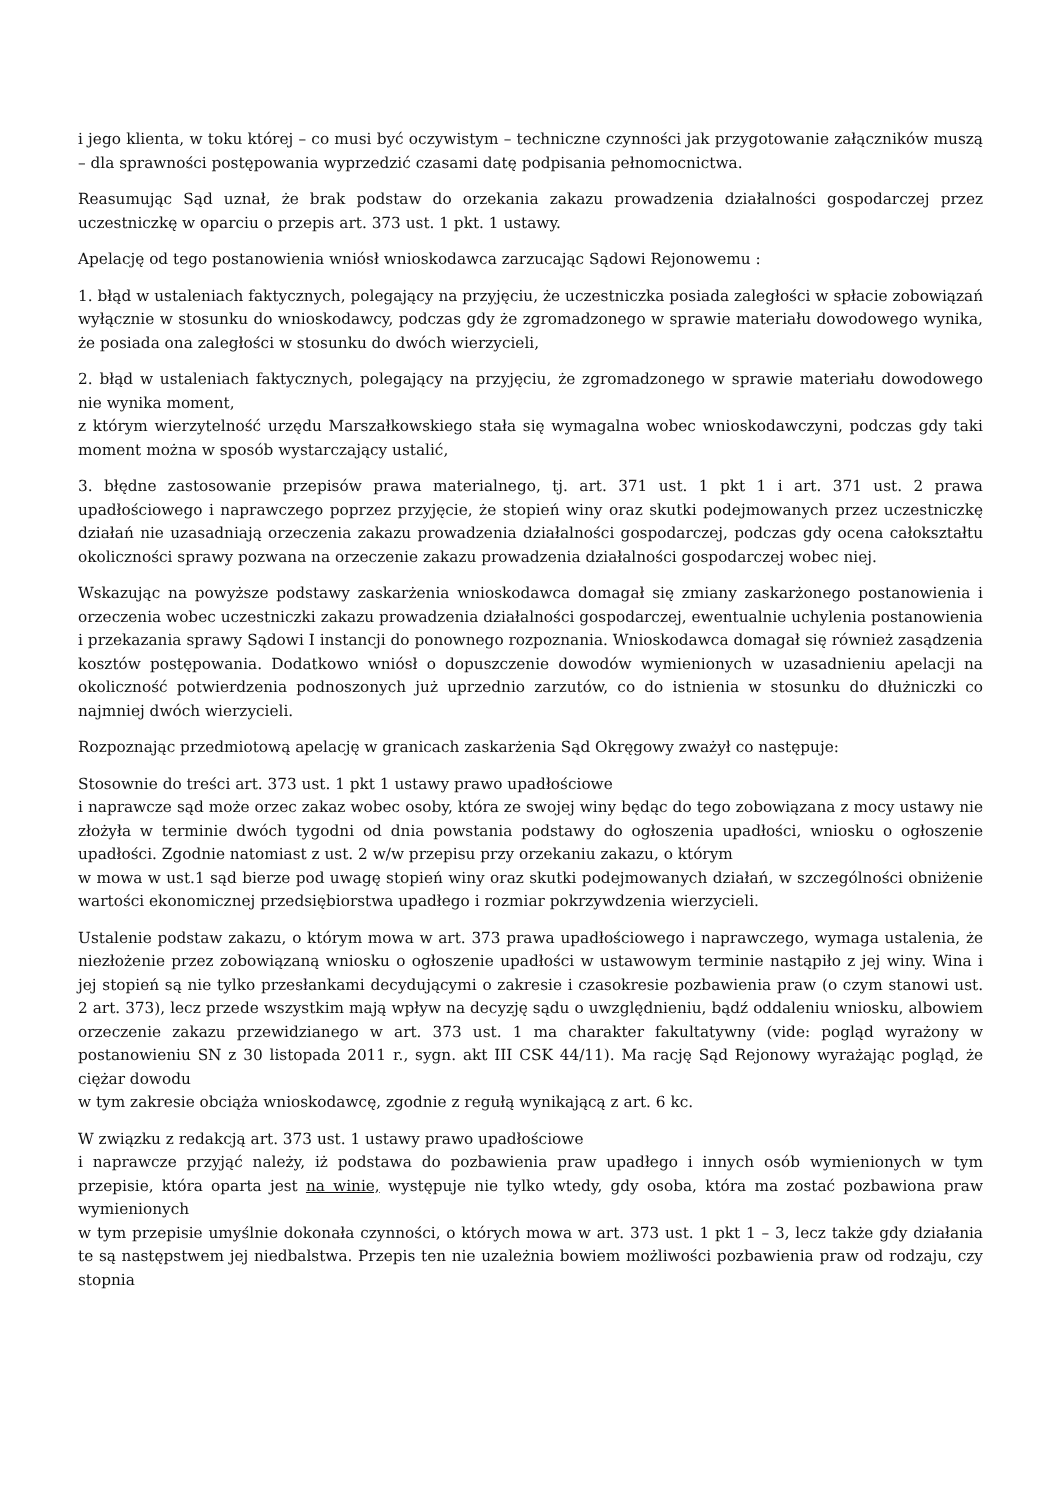i jego klienta, w toku której – co musi być oczywistym – techniczne czynności jak przygotowanie załączników muszą – dla sprawności postępowania wyprzedzić czasami datę podpisania pełnomocnictwa.
Reasumując Sąd uznał, że brak podstaw do orzekania zakazu prowadzenia działalności gospodarczej przez uczestniczkę w oparciu o przepis art. 373 ust. 1 pkt. 1 ustawy.
Apelację od tego postanowienia wniósł wnioskodawca zarzucając Sądowi Rejonowemu :
1. błąd w ustaleniach faktycznych, polegający na przyjęciu, że uczestniczka posiada zaległości w spłacie zobowiązań wyłącznie w stosunku do wnioskodawcy, podczas gdy że zgromadzonego w sprawie materiału dowodowego wynika, że posiada ona zaległości w stosunku do dwóch wierzycieli,
2. błąd w ustaleniach faktycznych, polegający na przyjęciu, że zgromadzonego w sprawie materiału dowodowego nie wynika moment,
z którym wierzytelność urzędu Marszałkowskiego stała się wymagalna wobec wnioskodawczyni, podczas gdy taki moment można w sposób wystarczający ustalić,
3. błędne zastosowanie przepisów prawa materialnego, tj. art. 371 ust. 1 pkt 1 i art. 371 ust. 2 prawa upadłościowego i naprawczego poprzez przyjęcie, że stopień winy oraz skutki podejmowanych przez uczestniczkę działań nie uzasadniają orzeczenia zakazu prowadzenia działalności gospodarczej, podczas gdy ocena całokształtu okoliczności sprawy pozwana na orzeczenie zakazu prowadzenia działalności gospodarczej wobec niej.
Wskazując na powyższe podstawy zaskarżenia wnioskodawca domagał się zmiany zaskarżonego postanowienia i orzeczenia wobec uczestniczki zakazu prowadzenia działalności gospodarczej, ewentualnie uchylenia postanowienia i przekazania sprawy Sądowi I instancji do ponownego rozpoznania. Wnioskodawca domagał się również zasądzenia kosztów postępowania. Dodatkowo wniósł o dopuszczenie dowodów wymienionych w uzasadnieniu apelacji na okoliczność potwierdzenia podnoszonych już uprzednio zarzutów, co do istnienia w stosunku do dłużniczki co najmniej dwóch wierzycieli.
Rozpoznając przedmiotową apelację w granicach zaskarżenia Sąd Okręgowy zważył co następuje:
Stosownie do treści art. 373 ust. 1 pkt 1 ustawy prawo upadłościowe
i naprawcze sąd może orzec zakaz wobec osoby, która ze swojej winy będąc do tego zobowiązana z mocy ustawy nie złożyła w terminie dwóch tygodni od dnia powstania podstawy do ogłoszenia upadłości, wniosku o ogłoszenie upadłości. Zgodnie natomiast z ust. 2 w/w przepisu przy orzekaniu zakazu, o którym
w mowa w ust.1 sąd bierze pod uwagę stopień winy oraz skutki podejmowanych działań, w szczególności obniżenie wartości ekonomicznej przedsiębiorstwa upadłego i rozmiar pokrzywdzenia wierzycieli.
Ustalenie podstaw zakazu, o którym mowa w art. 373 prawa upadłościowego i naprawczego, wymaga ustalenia, że niezłożenie przez zobowiązaną wniosku o ogłoszenie upadłości w ustawowym terminie nastąpiło z jej winy. Wina i jej stopień są nie tylko przesłankami decydującymi o zakresie i czasokresie pozbawienia praw (o czym stanowi ust. 2 art. 373), lecz przede wszystkim mają wpływ na decyzję sądu o uwzględnieniu, bądź oddaleniu wniosku, albowiem orzeczenie zakazu przewidzianego w art. 373 ust. 1 ma charakter fakultatywny (vide: pogląd wyrażony w postanowieniu SN z 30 listopada 2011 r., sygn. akt III CSK 44/11). Ma rację Sąd Rejonowy wyrażając pogląd, że ciężar dowodu
w tym zakresie obciąża wnioskodawcę, zgodnie z regułą wynikającą z art. 6 kc.
W związku z redakcją art. 373 ust. 1 ustawy prawo upadłościowe
i naprawcze przyjąć należy, iż podstawa do pozbawienia praw upadłego i innych osób wymienionych w tym przepisie, która oparta jest na winie, występuje nie tylko wtedy, gdy osoba, która ma zostać pozbawiona praw wymienionych
w tym przepisie umyślnie dokonała czynności, o których mowa w art. 373 ust. 1 pkt 1 – 3, lecz także gdy działania te są następstwem jej niedbalstwa. Przepis ten nie uzależnia bowiem możliwości pozbawienia praw od rodzaju, czy stopnia